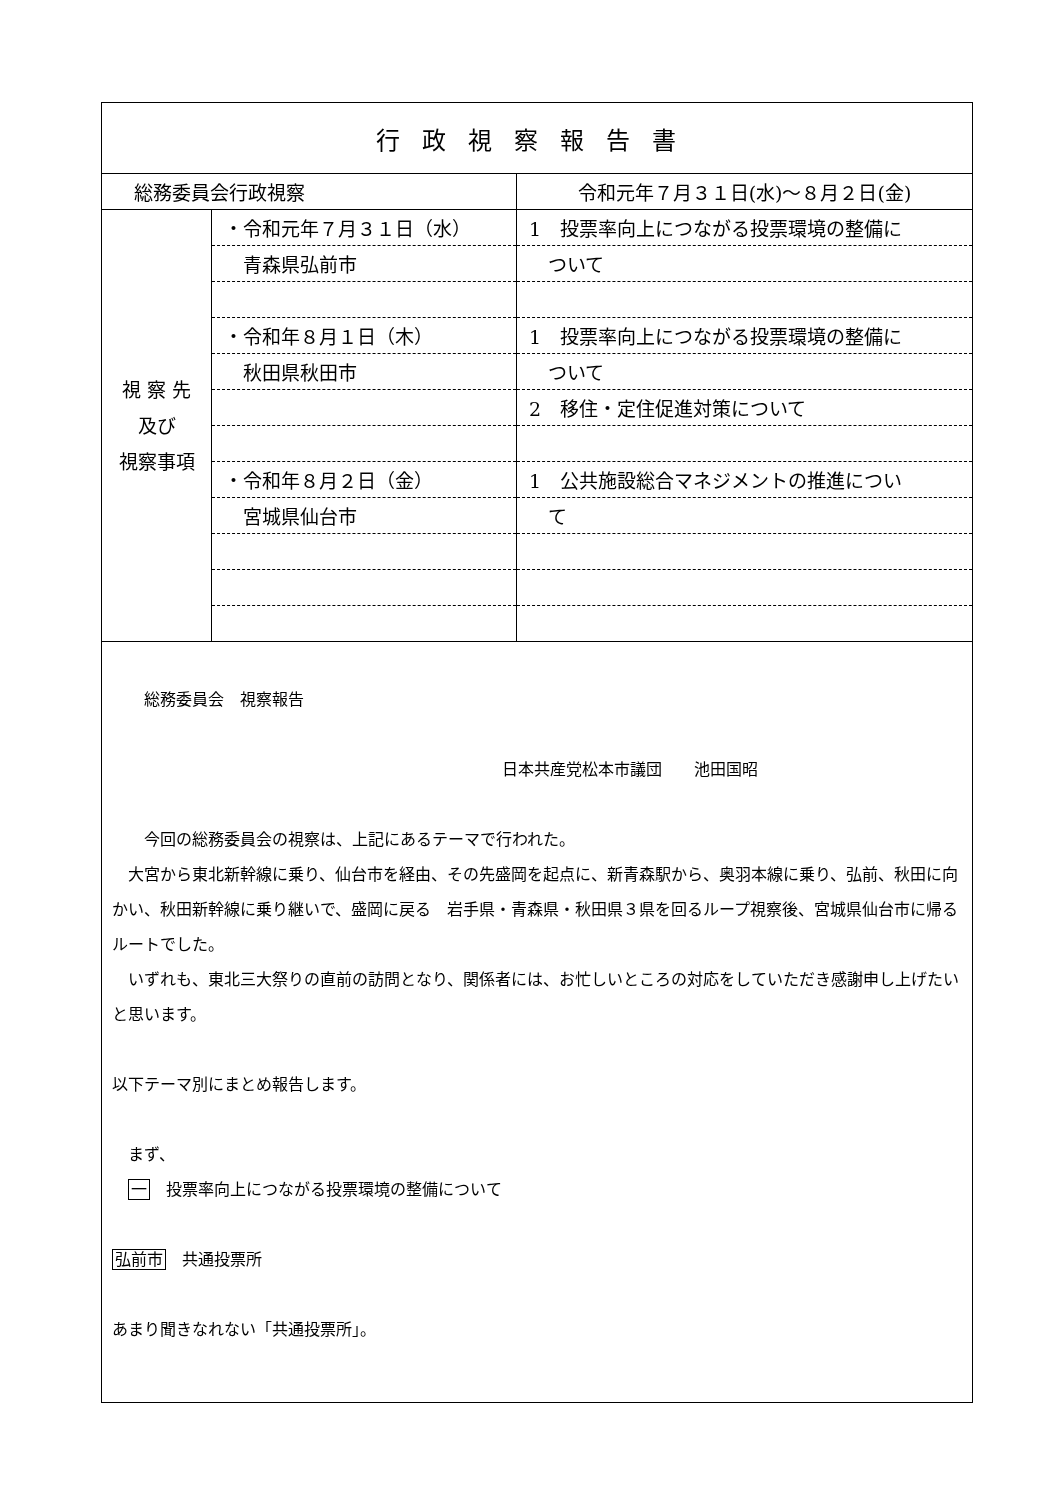| 行政視察報告書 | | |
| 総務委員会行政視察 | | 令和元年７月３１日(水)～８月２日(金) |
| 視 察 先 及び 視察事項 | ・令和元年７月３１日（水） | 1 投票率向上につながる投票環境の整備に |
| | 青森県弘前市 | ついて |
| | ・令和年８月１日（木） | 1 投票率向上につながる投票環境の整備に |
| | 秋田県秋田市 | ついて |
| | | 2 移住・定住促進対策について |
| | ・令和年８月２日（金） | 1 公共施設総合マネジメントの推進につい |
| | 宮城県仙台市 | て |
| 総務委員会 視察報告 日本共産党松本市議団 池田国昭 今回の総務委員会の視察は、上記にあるテーマで行われた。 大宮から東北新幹線に乗り、仙台市を経由、その先盛岡を起点に、新青森駅から、奥羽本線に乗り、弘前、秋田に向かい、秋田新幹線に乗り継いで、盛岡に戻る 岩手県・青森県・秋田県３県を回るループ視察後、宮城県仙台市に帰るルートでした。 いずれも、東北三大祭りの直前の訪問となり、関係者には、お忙しいところの対応をしていただき感謝申し上げたいと思います。 以下テーマ別にまとめ報告します。 まず、 一 投票率向上につながる投票環境の整備について 弘前市 共通投票所 あまり聞きなれない「共通投票所」。 | | |